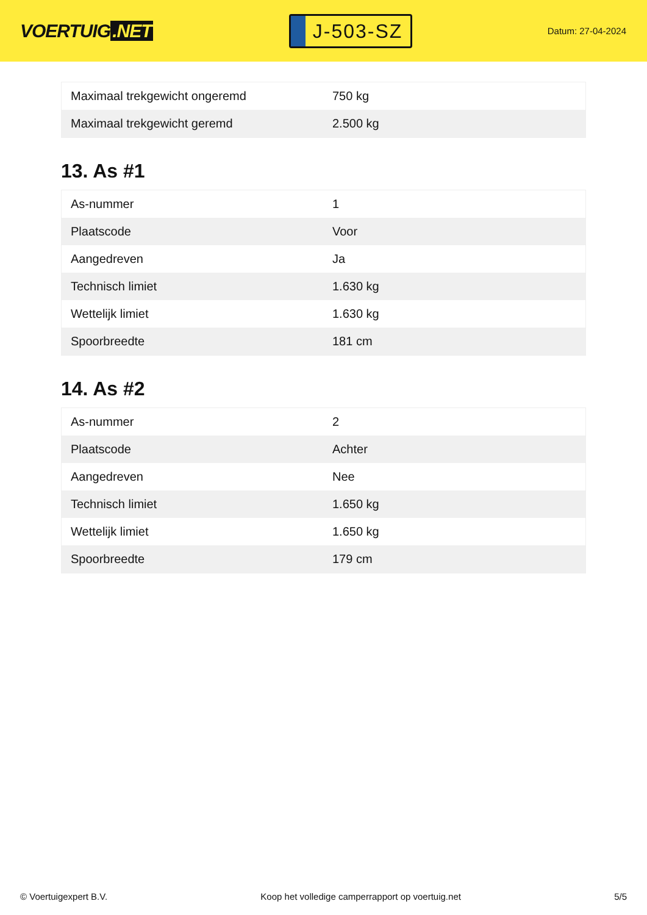VOERTUIG.NET
J-503-SZ
Datum: 27-04-2024
| Maximaal trekgewicht ongeremd | 750 kg |
| Maximaal trekgewicht geremd | 2.500 kg |
13. As #1
| As-nummer | 1 |
| Plaatscode | Voor |
| Aangedreven | Ja |
| Technisch limiet | 1.630 kg |
| Wettelijk limiet | 1.630 kg |
| Spoorbreedte | 181 cm |
14. As #2
| As-nummer | 2 |
| Plaatscode | Achter |
| Aangedreven | Nee |
| Technisch limiet | 1.650 kg |
| Wettelijk limiet | 1.650 kg |
| Spoorbreedte | 179 cm |
© Voertuigexpert B.V. Koop het volledige camperrapport op voertuig.net 5/5